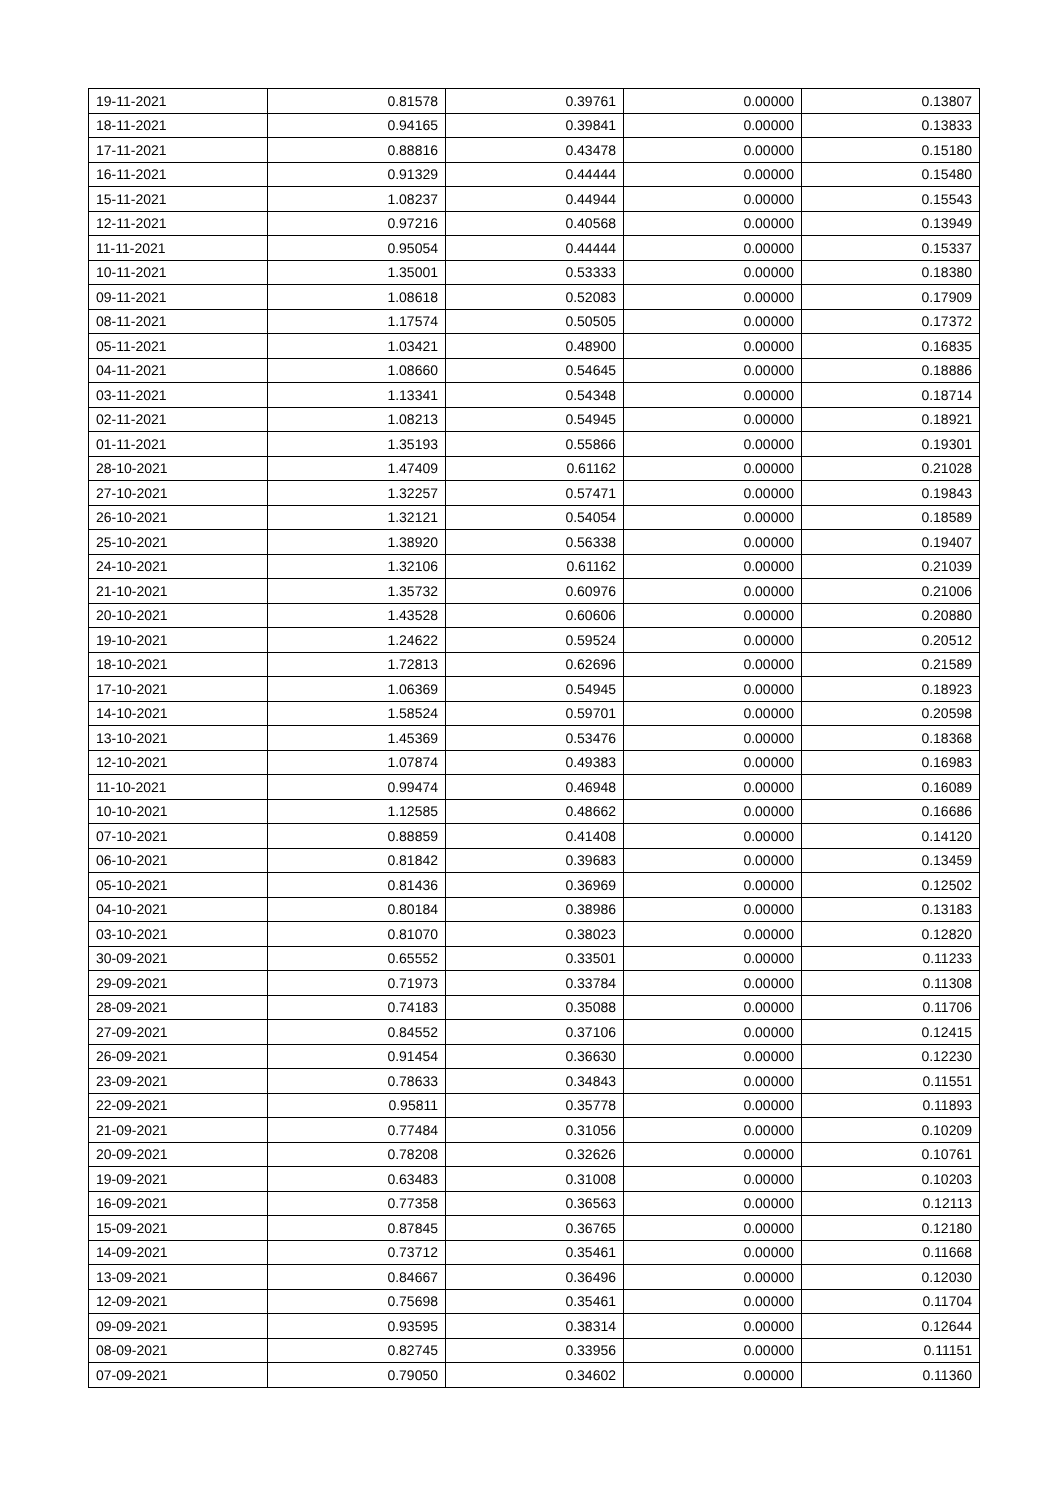| 19-11-2021 | 0.81578 | 0.39761 | 0.00000 | 0.13807 |
| 18-11-2021 | 0.94165 | 0.39841 | 0.00000 | 0.13833 |
| 17-11-2021 | 0.88816 | 0.43478 | 0.00000 | 0.15180 |
| 16-11-2021 | 0.91329 | 0.44444 | 0.00000 | 0.15480 |
| 15-11-2021 | 1.08237 | 0.44944 | 0.00000 | 0.15543 |
| 12-11-2021 | 0.97216 | 0.40568 | 0.00000 | 0.13949 |
| 11-11-2021 | 0.95054 | 0.44444 | 0.00000 | 0.15337 |
| 10-11-2021 | 1.35001 | 0.53333 | 0.00000 | 0.18380 |
| 09-11-2021 | 1.08618 | 0.52083 | 0.00000 | 0.17909 |
| 08-11-2021 | 1.17574 | 0.50505 | 0.00000 | 0.17372 |
| 05-11-2021 | 1.03421 | 0.48900 | 0.00000 | 0.16835 |
| 04-11-2021 | 1.08660 | 0.54645 | 0.00000 | 0.18886 |
| 03-11-2021 | 1.13341 | 0.54348 | 0.00000 | 0.18714 |
| 02-11-2021 | 1.08213 | 0.54945 | 0.00000 | 0.18921 |
| 01-11-2021 | 1.35193 | 0.55866 | 0.00000 | 0.19301 |
| 28-10-2021 | 1.47409 | 0.61162 | 0.00000 | 0.21028 |
| 27-10-2021 | 1.32257 | 0.57471 | 0.00000 | 0.19843 |
| 26-10-2021 | 1.32121 | 0.54054 | 0.00000 | 0.18589 |
| 25-10-2021 | 1.38920 | 0.56338 | 0.00000 | 0.19407 |
| 24-10-2021 | 1.32106 | 0.61162 | 0.00000 | 0.21039 |
| 21-10-2021 | 1.35732 | 0.60976 | 0.00000 | 0.21006 |
| 20-10-2021 | 1.43528 | 0.60606 | 0.00000 | 0.20880 |
| 19-10-2021 | 1.24622 | 0.59524 | 0.00000 | 0.20512 |
| 18-10-2021 | 1.72813 | 0.62696 | 0.00000 | 0.21589 |
| 17-10-2021 | 1.06369 | 0.54945 | 0.00000 | 0.18923 |
| 14-10-2021 | 1.58524 | 0.59701 | 0.00000 | 0.20598 |
| 13-10-2021 | 1.45369 | 0.53476 | 0.00000 | 0.18368 |
| 12-10-2021 | 1.07874 | 0.49383 | 0.00000 | 0.16983 |
| 11-10-2021 | 0.99474 | 0.46948 | 0.00000 | 0.16089 |
| 10-10-2021 | 1.12585 | 0.48662 | 0.00000 | 0.16686 |
| 07-10-2021 | 0.88859 | 0.41408 | 0.00000 | 0.14120 |
| 06-10-2021 | 0.81842 | 0.39683 | 0.00000 | 0.13459 |
| 05-10-2021 | 0.81436 | 0.36969 | 0.00000 | 0.12502 |
| 04-10-2021 | 0.80184 | 0.38986 | 0.00000 | 0.13183 |
| 03-10-2021 | 0.81070 | 0.38023 | 0.00000 | 0.12820 |
| 30-09-2021 | 0.65552 | 0.33501 | 0.00000 | 0.11233 |
| 29-09-2021 | 0.71973 | 0.33784 | 0.00000 | 0.11308 |
| 28-09-2021 | 0.74183 | 0.35088 | 0.00000 | 0.11706 |
| 27-09-2021 | 0.84552 | 0.37106 | 0.00000 | 0.12415 |
| 26-09-2021 | 0.91454 | 0.36630 | 0.00000 | 0.12230 |
| 23-09-2021 | 0.78633 | 0.34843 | 0.00000 | 0.11551 |
| 22-09-2021 | 0.95811 | 0.35778 | 0.00000 | 0.11893 |
| 21-09-2021 | 0.77484 | 0.31056 | 0.00000 | 0.10209 |
| 20-09-2021 | 0.78208 | 0.32626 | 0.00000 | 0.10761 |
| 19-09-2021 | 0.63483 | 0.31008 | 0.00000 | 0.10203 |
| 16-09-2021 | 0.77358 | 0.36563 | 0.00000 | 0.12113 |
| 15-09-2021 | 0.87845 | 0.36765 | 0.00000 | 0.12180 |
| 14-09-2021 | 0.73712 | 0.35461 | 0.00000 | 0.11668 |
| 13-09-2021 | 0.84667 | 0.36496 | 0.00000 | 0.12030 |
| 12-09-2021 | 0.75698 | 0.35461 | 0.00000 | 0.11704 |
| 09-09-2021 | 0.93595 | 0.38314 | 0.00000 | 0.12644 |
| 08-09-2021 | 0.82745 | 0.33956 | 0.00000 | 0.11151 |
| 07-09-2021 | 0.79050 | 0.34602 | 0.00000 | 0.11360 |